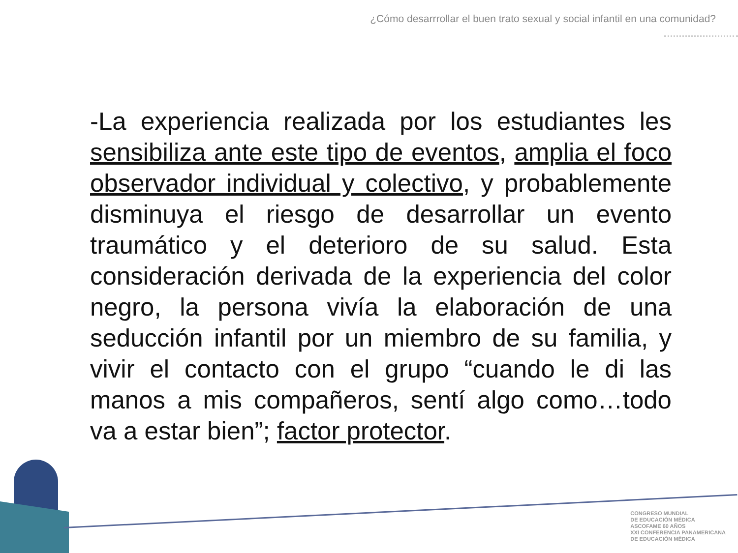¿Cómo desarrrollar el buen trato sexual y social infantil en una comunidad?
-La experiencia realizada por los estudiantes les sensibiliza ante este tipo de eventos, amplia el foco observador individual y colectivo, y probablemente disminuya el riesgo de desarrollar un evento traumático y el deterioro de su salud. Esta consideración derivada de la experiencia del color negro, la persona vivía la elaboración de una seducción infantil por un miembro de su familia, y vivir el contacto con el grupo “cuando le di las manos a mis compañeros, sentí algo como…todo va a estar bien”; factor protector.
CONGRESO MUNDIAL
DE EDUCACIÓN MÉDICA
ASCOFAME 60 AÑOS
XXI CONFERENCIA PANAMERICANA
DE EDUCACIÓN MÉDICA